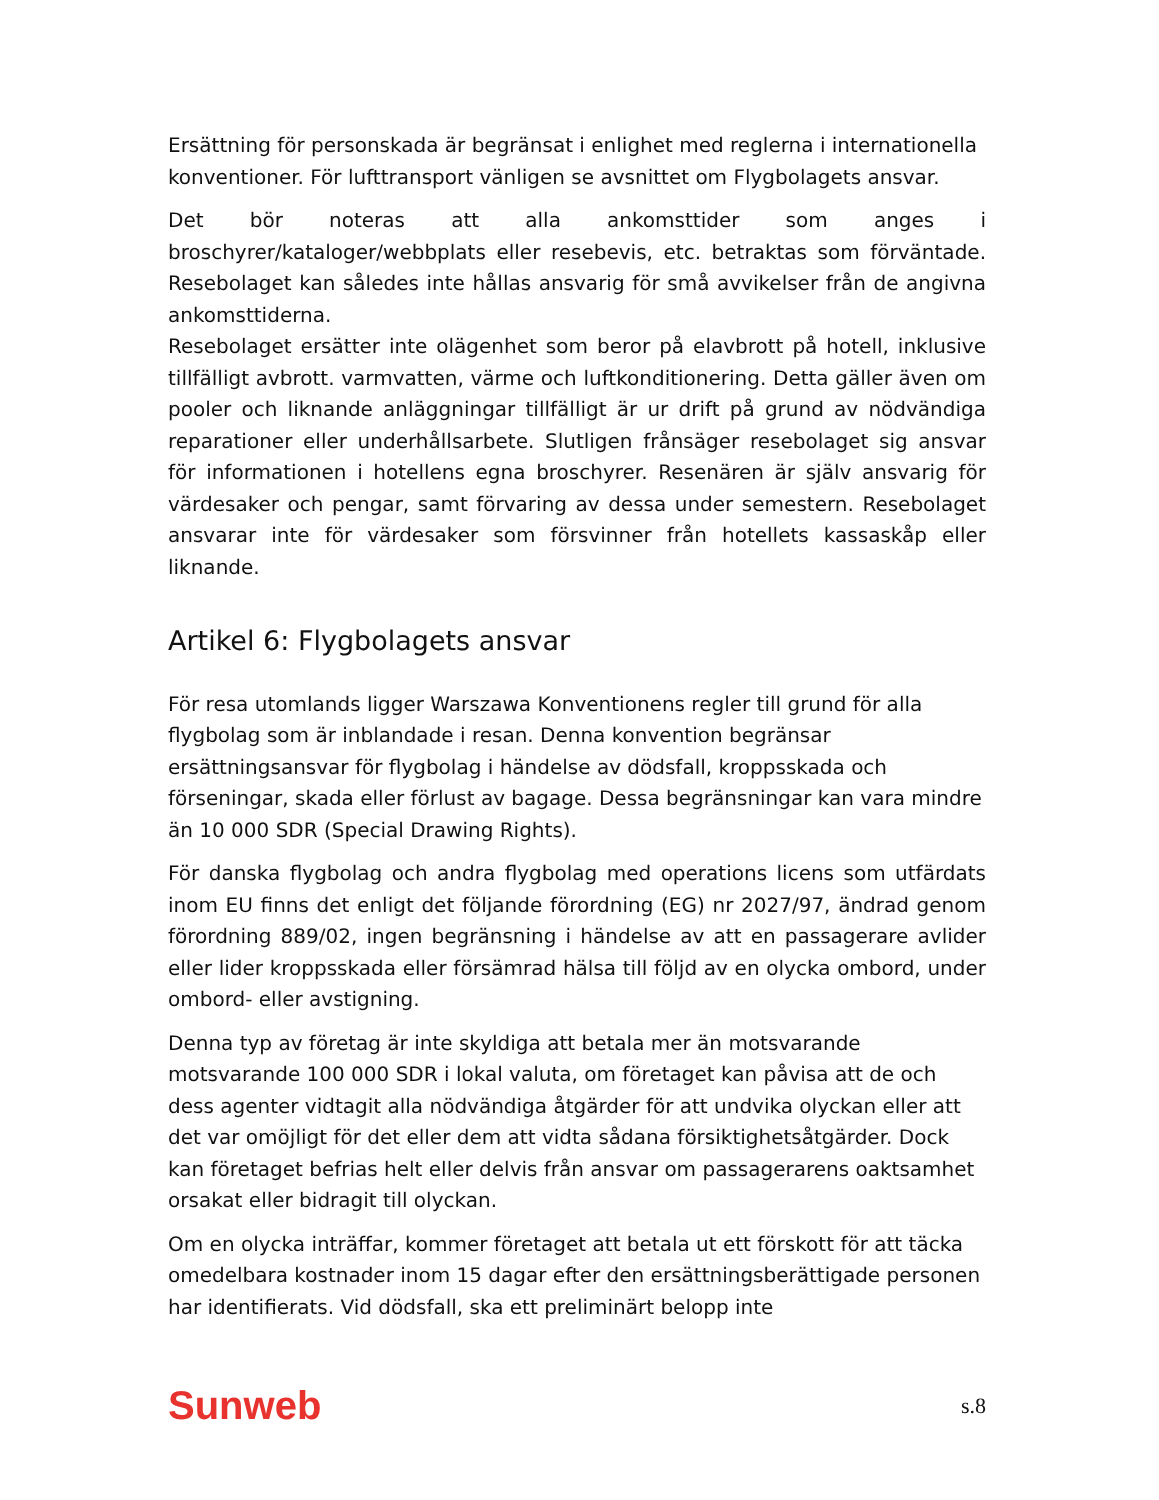Ersättning för personskada är begränsat i enlighet med reglerna i internationella konventioner. För lufttransport vänligen se avsnittet om Flygbolagets ansvar.
Det bör noteras att alla ankomsttider som anges i broschyrer/kataloger/webbplats eller resebevis, etc. betraktas som förväntade. Resebolaget kan således inte hållas ansvarig för små avvikelser från de angivna ankomsttiderna.
Resebolaget ersätter inte olägenhet som beror på elavbrott på hotell, inklusive tillfälligt avbrott. varmvatten, värme och luftkonditionering. Detta gäller även om pooler och liknande anläggningar tillfälligt är ur drift på grund av nödvändiga reparationer eller underhållsarbete. Slutligen frånsäger resebolaget sig ansvar för informationen i hotellens egna broschyrer. Resenären är själv ansvarig för värdesaker och pengar, samt förvaring av dessa under semestern. Resebolaget ansvarar inte för värdesaker som försvinner från hotellets kassaskåp eller liknande.
Artikel 6: Flygbolagets ansvar
För resa utomlands ligger Warszawa Konventionens regler till grund för alla flygbolag som är inblandade i resan. Denna konvention begränsar ersättningsansvar för flygbolag i händelse av dödsfall, kroppsskada och förseningar, skada eller förlust av bagage. Dessa begränsningar kan vara mindre än 10 000 SDR (Special Drawing Rights).
För danska flygbolag och andra flygbolag med operations licens som utfärdats inom EU finns det enligt det följande förordning (EG) nr 2027/97, ändrad genom förordning 889/02, ingen begränsning i händelse av att en passagerare avlider eller lider kroppsskada eller försämrad hälsa till följd av en olycka ombord, under ombord- eller avstigning.
Denna typ av företag är inte skyldiga att betala mer än motsvarande motsvarande 100 000 SDR i lokal valuta, om företaget kan påvisa att de och dess agenter vidtagit alla nödvändiga åtgärder för att undvika olyckan eller att det var omöjligt för det eller dem att vidta sådana försiktighetsåtgärder. Dock kan företaget befrias helt eller delvis från ansvar om passagerarens oaktsamhet orsakat eller bidragit till olyckan.
Om en olycka inträffar, kommer företaget att betala ut ett förskott för att täcka omedelbara kostnader inom 15 dagar efter den ersättningsberättigade personen har identifierats. Vid dödsfall, ska ett preliminärt belopp inte
Sunweb s.8